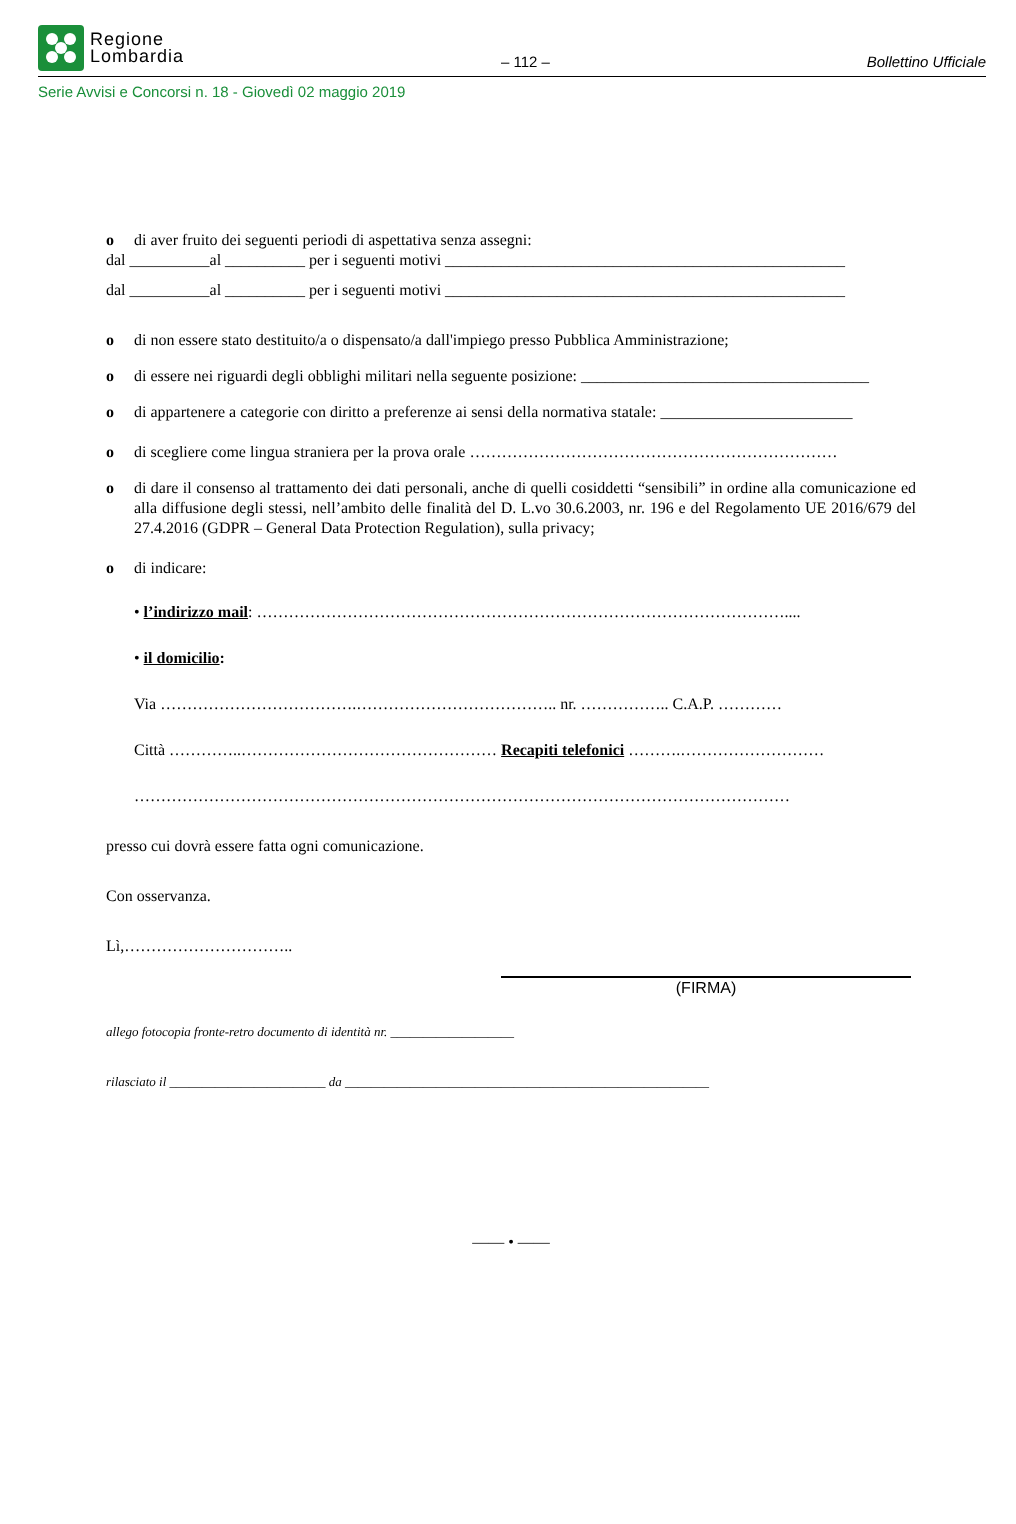Regione
Lombardia
– 112 –
Bollettino Ufficiale
Serie Avvisi e Concorsi n. 18 - Giovedì 02 maggio 2019
o di aver fruito dei seguenti periodi di aspettativa senza assegni:
dal __________al __________ per i seguenti motivi __________________________________________________
dal __________al __________ per i seguenti motivi __________________________________________________
o di non essere stato destituito/a o dispensato/a dall'impiego presso Pubblica Amministrazione;
o di essere nei riguardi degli obblighi militari nella seguente posizione: ____________________________________
o di appartenere a categorie con diritto a preferenze ai sensi della normativa statale: ________________________
o di scegliere come lingua straniera per la prova orale ……………………………………………………………
o di dare il consenso al trattamento dei dati personali, anche di quelli cosiddetti “sensibili” in ordine alla comunicazione ed alla diffusione degli stessi, nell’ambito delle finalità del D. L.vo 30.6.2003, nr. 196 e del Regolamento UE 2016/679 del 27.4.2016 (GDPR – General Data Protection Regulation), sulla privacy;
o di indicare:
• l’indirizzo mail: ………………………………………………………………………………………....
• il domicilio:
Via ……………………………….……………………………….. nr. …………….. C.A.P. …………
Città …………..………………………………………… Recapiti telefonici ……….………………………
……………………………………………………………………………………………………………
presso cui dovrà essere fatta ogni comunicazione.
Con osservanza.
Lì,…………………………..
(FIRMA)
allego fotocopia fronte-retro documento di identità nr. ___________________
rilasciato il ________________________ da ________________________________________________________
—— • ——